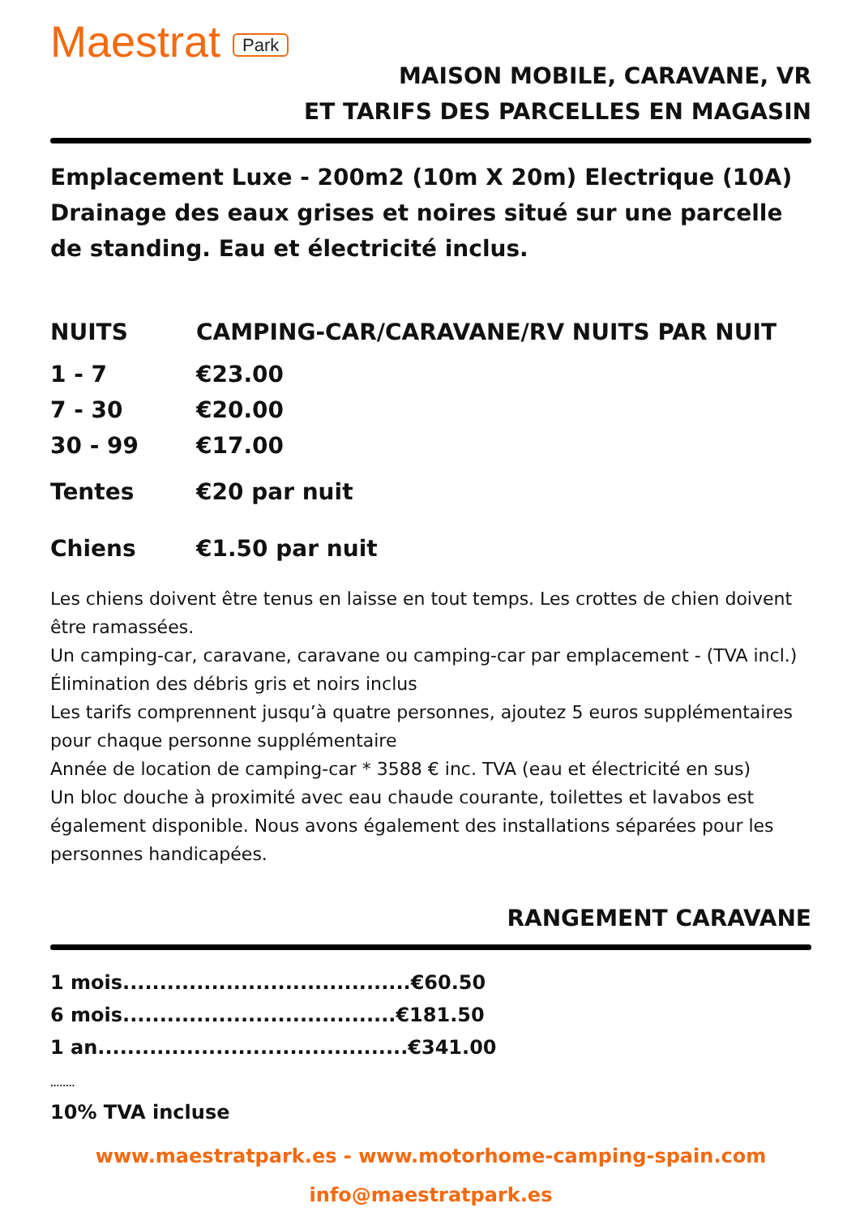Maestrat Park
MAISON MOBILE, CARAVANE, VR
ET TARIFS DES PARCELLES EN MAGASIN
Emplacement Luxe - 200m2 (10m X 20m) Electrique (10A) Drainage des eaux grises et noires situé sur une parcelle de standing. Eau et électricité inclus.
| NUITS | CAMPING-CAR/CARAVANE/RV NUITS PAR NUIT |
| --- | --- |
| 1 - 7 | €23.00 |
| 7 - 30 | €20.00 |
| 30 - 99 | €17.00 |
| Tentes | €20 par nuit |
| Chiens | €1.50 par nuit |
Les chiens doivent être tenus en laisse en tout temps. Les crottes de chien doivent être ramassées.
Un camping-car, caravane, caravane ou camping-car par emplacement - (TVA incl.)
Élimination des débris gris et noirs inclus
Les tarifs comprennent jusqu’à quatre personnes, ajoutez 5 euros supplémentaires pour chaque personne supplémentaire
Année de location de camping-car * 3588 € inc. TVA (eau et électricité en sus)
Un bloc douche à proximité avec eau chaude courante, toilettes et lavabos est également disponible. Nous avons également des installations séparées pour les personnes handicapées.
RANGEMENT CARAVANE
1 mois.......................................€60.50
6 mois.....................................€181.50
1 an..........................................€341.00
........
10% TVA incluse
www.maestratpark.es - www.motorhome-camping-spain.com
info@maestratpark.es